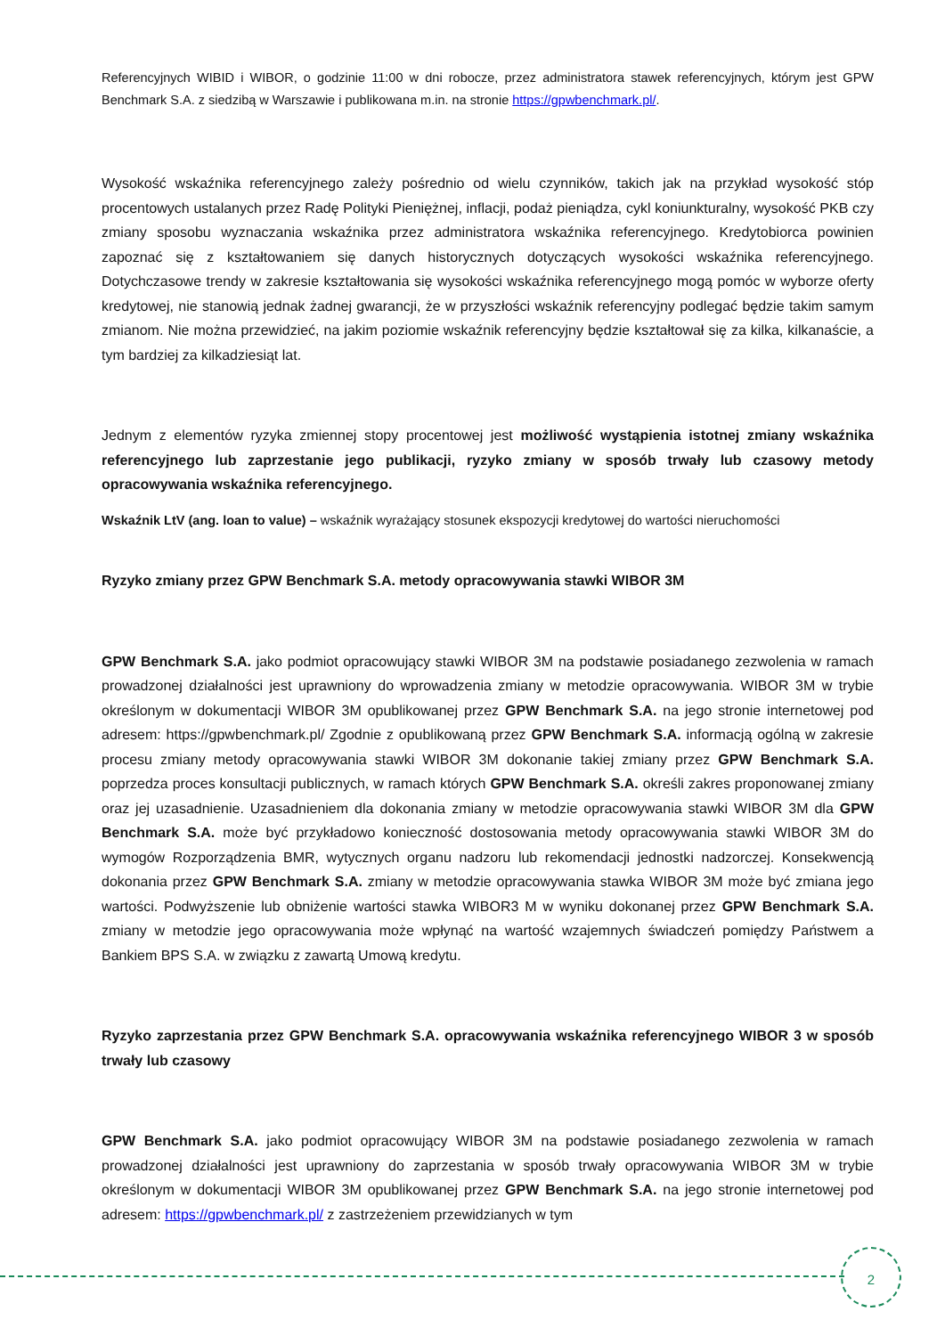Referencyjnych WIBID i WIBOR, o godzinie 11:00 w dni robocze, przez administratora stawek referencyjnych, którym jest GPW Benchmark S.A. z siedzibą w Warszawie i publikowana m.in. na stronie https://gpwbenchmark.pl/.
Wysokość wskaźnika referencyjnego zależy pośrednio od wielu czynników, takich jak na przykład wysokość stóp procentowych ustalanych przez Radę Polityki Pieniężnej, inflacji, podaż pieniądza, cykl koniunkturalny, wysokość PKB czy zmiany sposobu wyznaczania wskaźnika przez administratora wskaźnika referencyjnego. Kredytobiorca powinien zapoznać się z kształtowaniem się danych historycznych dotyczących wysokości wskaźnika referencyjnego. Dotychczasowe trendy w zakresie kształtowania się wysokości wskaźnika referencyjnego mogą pomóc w wyborze oferty kredytowej, nie stanowią jednak żadnej gwarancji, że w przyszłości wskaźnik referencyjny podlegać będzie takim samym zmianom. Nie można przewidzieć, na jakim poziomie wskaźnik referencyjny będzie kształtował się za kilka, kilkanaście, a tym bardziej za kilkadziesiąt lat.
Jednym z elementów ryzyka zmiennej stopy procentowej jest możliwość wystąpienia istotnej zmiany wskaźnika referencyjnego lub zaprzestanie jego publikacji, ryzyko zmiany w sposób trwały lub czasowy metody opracowywania wskaźnika referencyjnego.
Wskaźnik LtV (ang. loan to value) – wskaźnik wyrażający stosunek ekspozycji kredytowej do wartości nieruchomości
Ryzyko zmiany przez GPW Benchmark S.A. metody opracowywania stawki WIBOR 3M
GPW Benchmark S.A. jako podmiot opracowujący stawki WIBOR 3M na podstawie posiadanego zezwolenia w ramach prowadzonej działalności jest uprawniony do wprowadzenia zmiany w metodzie opracowywania. WIBOR 3M w trybie określonym w dokumentacji WIBOR 3M opublikowanej przez GPW Benchmark S.A. na jego stronie internetowej pod adresem: https://gpwbenchmark.pl/ Zgodnie z opublikowaną przez GPW Benchmark S.A. informacją ogólną w zakresie procesu zmiany metody opracowywania stawki WIBOR 3M dokonanie takiej zmiany przez GPW Benchmark S.A. poprzedza proces konsultacji publicznych, w ramach których GPW Benchmark S.A. określi zakres proponowanej zmiany oraz jej uzasadnienie. Uzasadnieniem dla dokonania zmiany w metodzie opracowywania stawki WIBOR 3M dla GPW Benchmark S.A. może być przykładowo konieczność dostosowania metody opracowywania stawki WIBOR 3M do wymogów Rozporządzenia BMR, wytycznych organu nadzoru lub rekomendacji jednostki nadzorczej. Konsekwencją dokonania przez GPW Benchmark S.A. zmiany w metodzie opracowywania stawka WIBOR 3M może być zmiana jego wartości. Podwyższenie lub obniżenie wartości stawka WIBOR3 M w wyniku dokonanej przez GPW Benchmark S.A. zmiany w metodzie jego opracowywania może wpłynąć na wartość wzajemnych świadczeń pomiędzy Państwem a Bankiem BPS S.A. w związku z zawartą Umową kredytu.
Ryzyko zaprzestania przez GPW Benchmark S.A. opracowywania wskaźnika referencyjnego WIBOR 3 w sposób trwały lub czasowy
GPW Benchmark S.A. jako podmiot opracowujący WIBOR 3M na podstawie posiadanego zezwolenia w ramach prowadzonej działalności jest uprawniony do zaprzestania w sposób trwały opracowywania WIBOR 3M w trybie określonym w dokumentacji WIBOR 3M opublikowanej przez GPW Benchmark S.A. na jego stronie internetowej pod adresem: https://gpwbenchmark.pl/ z zastrzeżeniem przewidzianych w tym
2